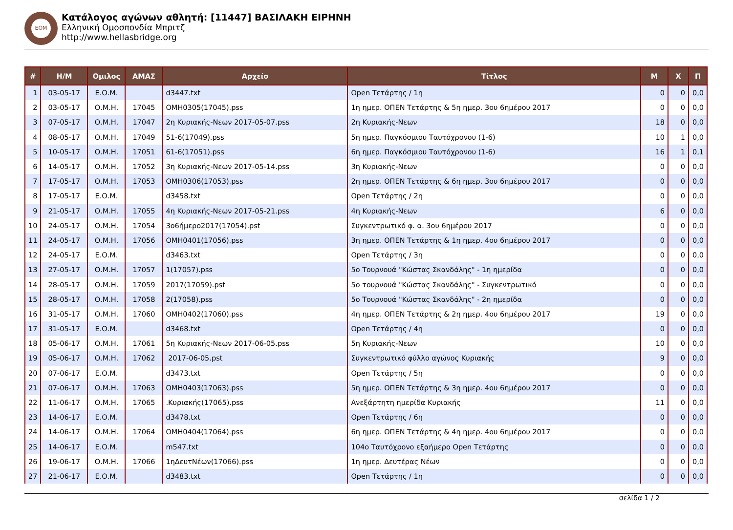ΕΟΜ
Κατάλογος αγώνων αθλητή: [11447] ΒΑΣΙΛΑΚΗ ΕΙΡΗΝΗ
Ελληνική Ομοσπονδία Μπριτζ
http://www.hellasbridge.org
| # | Η/Μ | Ομιλος | ΑΜΑΣ | Αρχείο | Τίτλος | Μ | Χ | Π |
| --- | --- | --- | --- | --- | --- | --- | --- | --- |
| 1 | 03-05-17 | Ε.Ο.Μ. | | d3447.txt | Open Τετάρτης / 1η | 0 | 0 | 0,0 |
| 2 | 03-05-17 | Ο.Μ.Η. | 17045 | ΟΜΗ0305(17045).pss | 1η ημερ. ΟΠΕΝ Τετάρτης & 5η ημερ. 3ου 6ημέρου 2017 | 0 | 0 | 0,0 |
| 3 | 07-05-17 | Ο.Μ.Η. | 17047 | 2η Κυριακής-Νεων 2017-05-07.pss | 2η Κυριακής-Νεων | 18 | 0 | 0,0 |
| 4 | 08-05-17 | Ο.Μ.Η. | 17049 | 51-6(17049).pss | 5η ημερ. Παγκόσμιου Ταυτόχρονου (1-6) | 10 | 1 | 0,0 |
| 5 | 10-05-17 | Ο.Μ.Η. | 17051 | 61-6(17051).pss | 6η ημερ. Παγκόσμιου Ταυτόχρονου (1-6) | 16 | 1 | 0,1 |
| 6 | 14-05-17 | Ο.Μ.Η. | 17052 | 3η Κυριακής-Νεων 2017-05-14.pss | 3η Κυριακής-Νεων | 0 | 0 | 0,0 |
| 7 | 17-05-17 | Ο.Μ.Η. | 17053 | ΟΜΗ0306(17053).pss | 2η ημερ. ΟΠΕΝ Τετάρτης & 6η ημερ. 3ου 6ημέρου 2017 | 0 | 0 | 0,0 |
| 8 | 17-05-17 | Ε.Ο.Μ. | | d3458.txt | Open Τετάρτης / 2η | 0 | 0 | 0,0 |
| 9 | 21-05-17 | Ο.Μ.Η. | 17055 | 4η Κυριακής-Νεων 2017-05-21.pss | 4η Κυριακής-Νεων | 6 | 0 | 0,0 |
| 10 | 24-05-17 | Ο.Μ.Η. | 17054 | 3ο6ήμερο2017(17054).pst | Συγκεντρωτικό φ. α. 3ου 6ημέρου 2017 | 0 | 0 | 0,0 |
| 11 | 24-05-17 | Ο.Μ.Η. | 17056 | ΟΜΗ0401(17056).pss | 3η ημερ. ΟΠΕΝ Τετάρτης & 1η ημερ. 4ου 6ημέρου 2017 | 0 | 0 | 0,0 |
| 12 | 24-05-17 | Ε.Ο.Μ. | | d3463.txt | Open Τετάρτης / 3η | 0 | 0 | 0,0 |
| 13 | 27-05-17 | Ο.Μ.Η. | 17057 | 1(17057).pss | 5ο Τουρνουά "Κώστας Σκανδάλης" - 1η ημερίδα | 0 | 0 | 0,0 |
| 14 | 28-05-17 | Ο.Μ.Η. | 17059 | 2017(17059).pst | 5ο τουρνουά "Κώστας Σκανδάλης" - Συγκεντρωτικό | 0 | 0 | 0,0 |
| 15 | 28-05-17 | Ο.Μ.Η. | 17058 | 2(17058).pss | 5ο Τουρνουά "Κώστας Σκανδάλης" - 2η ημερίδα | 0 | 0 | 0,0 |
| 16 | 31-05-17 | Ο.Μ.Η. | 17060 | ΟΜΗ0402(17060).pss | 4η ημερ. ΟΠΕΝ Τετάρτης & 2η ημερ. 4ου 6ημέρου 2017 | 19 | 0 | 0,0 |
| 17 | 31-05-17 | Ε.Ο.Μ. | | d3468.txt | Open Τετάρτης / 4η | 0 | 0 | 0,0 |
| 18 | 05-06-17 | Ο.Μ.Η. | 17061 | 5η Κυριακής-Νεων 2017-06-05.pss | 5η Κυριακής-Νεων | 10 | 0 | 0,0 |
| 19 | 05-06-17 | Ο.Μ.Η. | 17062 | 2017-06-05.pst | Συγκεντρωτικό φύλλο αγώνος Κυριακής | 9 | 0 | 0,0 |
| 20 | 07-06-17 | Ε.Ο.Μ. | | d3473.txt | Open Τετάρτης / 5η | 0 | 0 | 0,0 |
| 21 | 07-06-17 | Ο.Μ.Η. | 17063 | ΟΜΗ0403(17063).pss | 5η ημερ. ΟΠΕΝ Τετάρτης & 3η ημερ. 4ου 6ημέρου 2017 | 0 | 0 | 0,0 |
| 22 | 11-06-17 | Ο.Μ.Η. | 17065 | .Κυριακής(17065).pss | Ανεξάρτητη ημερίδα Κυριακής | 11 | 0 | 0,0 |
| 23 | 14-06-17 | Ε.Ο.Μ. | | d3478.txt | Open Τετάρτης / 6η | 0 | 0 | 0,0 |
| 24 | 14-06-17 | Ο.Μ.Η. | 17064 | ΟΜΗ0404(17064).pss | 6η ημερ. ΟΠΕΝ Τετάρτης & 4η ημερ. 4ου 6ημέρου 2017 | 0 | 0 | 0,0 |
| 25 | 14-06-17 | Ε.Ο.Μ. | | m547.txt | 104ο Ταυτόχρονο εξαήμερο Open Τετάρτης | 0 | 0 | 0,0 |
| 26 | 19-06-17 | Ο.Μ.Η. | 17066 | 1ηΔευτΝέων(17066).pss | 1η ημερ. Δευτέρας Νέων | 0 | 0 | 0,0 |
| 27 | 21-06-17 | Ε.Ο.Μ. | | d3483.txt | Open Τετάρτης / 1η | 0 | 0 | 0,0 |
σελίδα 1 / 2